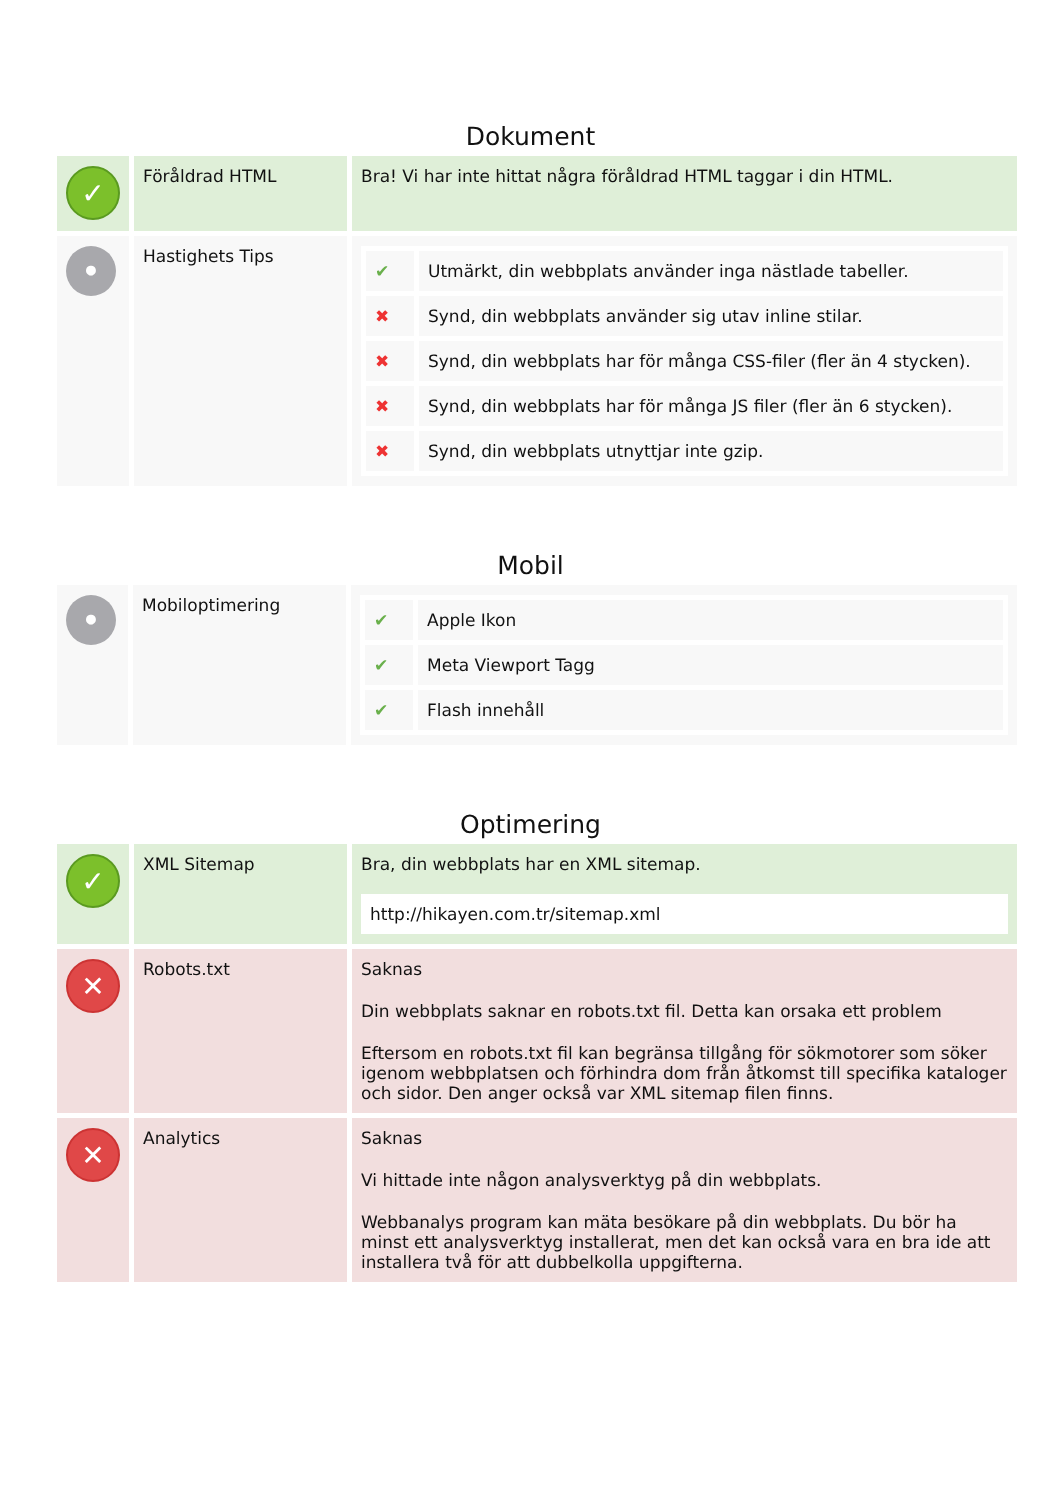Dokument
| ✓ | Föråldrad HTML | Bra! Vi har inte hittat några föråldrad HTML taggar i din HTML. |
| • | Hastighets Tips | / ✔ / Utmärkt, din webbplats använder inga nästlade tabeller. / / ✖ / Synd, din webbplats använder sig utav inline stilar. / / ✖ / Synd, din webbplats har för många CSS-filer (fler än 4 stycken). / / ✖ / Synd, din webbplats har för många JS filer (fler än 6 stycken). / / ✖ / Synd, din webbplats utnyttjar inte gzip. / |
Mobil
| • | Mobiloptimering | / ✔ / Apple Ikon / / ✔ / Meta Viewport Tagg / / ✔ / Flash innehåll / |
Optimering
| ✓ | XML Sitemap | Bra, din webbplats har en XML sitemap. http://hikayen.com.tr/sitemap.xml |
| ✕ | Robots.txt | Saknas Din webbplats saknar en robots.txt fil. Detta kan orsaka ett problem Eftersom en robots.txt fil kan begränsa tillgång för sökmotorer som söker igenom webbplatsen och förhindra dom från åtkomst till specifika kataloger och sidor. Den anger också var XML sitemap filen finns. |
| ✕ | Analytics | Saknas Vi hittade inte någon analysverktyg på din webbplats. Webbanalys program kan mäta besökare på din webbplats. Du bör ha minst ett analysverktyg installerat, men det kan också vara en bra ide att installera två för att dubbelkolla uppgifterna. |